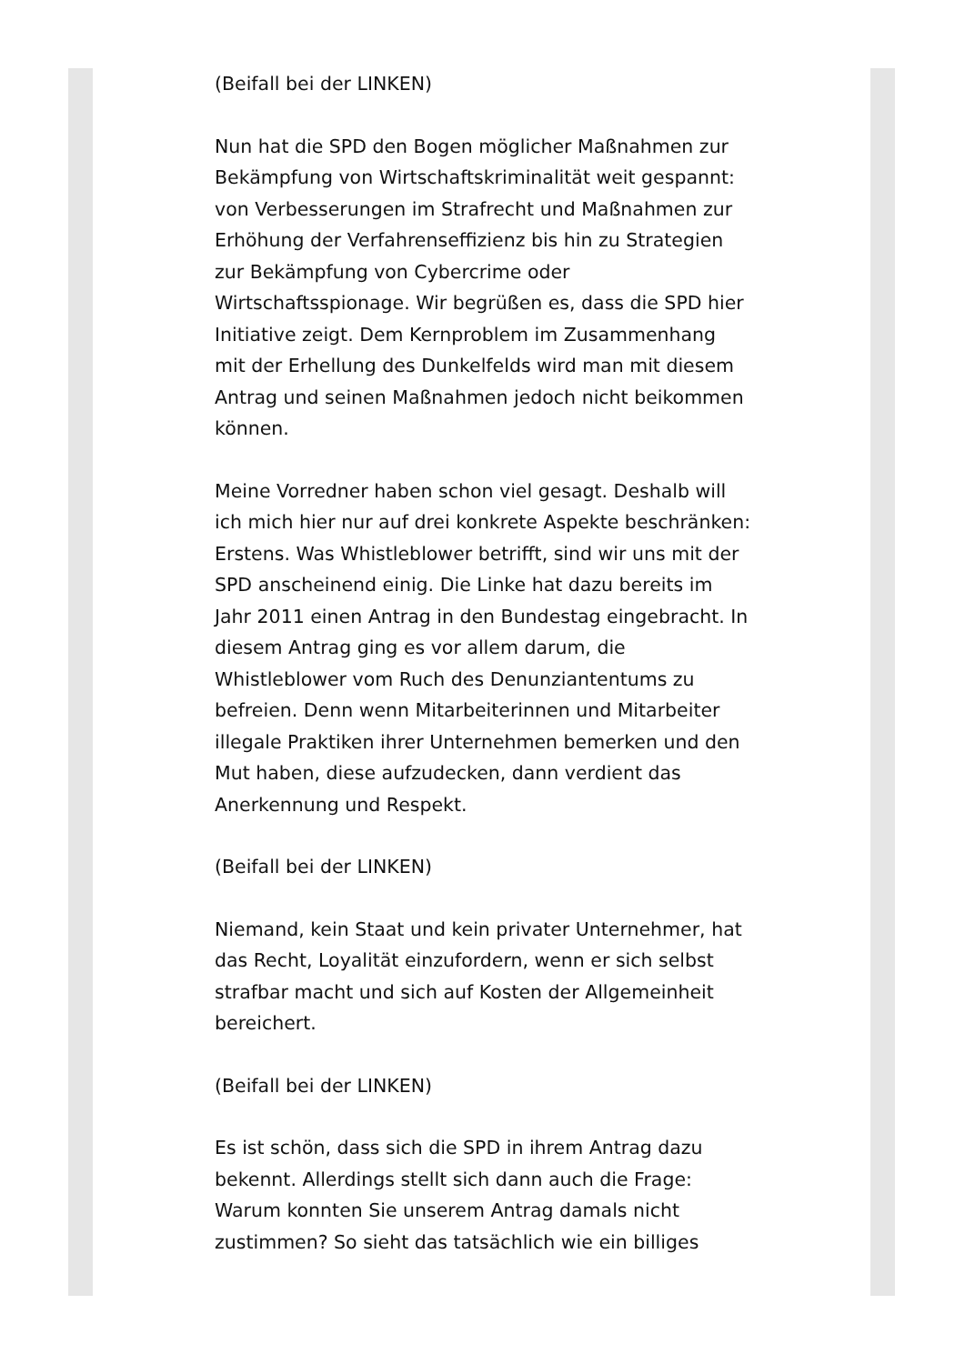(Beifall bei der LINKEN)
Nun hat die SPD den Bogen möglicher Maßnahmen zur Bekämpfung von Wirtschaftskriminalität weit gespannt: von Verbesserungen im Strafrecht und Maßnahmen zur Erhöhung der Verfahrenseffizienz bis hin zu Strategien zur Bekämpfung von Cybercrime oder Wirtschaftsspionage. Wir begrüßen es, dass die SPD hier Initiative zeigt. Dem Kernproblem im Zusammenhang mit der Erhellung des Dunkelfelds wird man mit diesem Antrag und seinen Maßnahmen jedoch nicht beikommen können.
Meine Vorredner haben schon viel gesagt. Deshalb will ich mich hier nur auf drei konkrete Aspekte beschränken: Erstens. Was Whistleblower betrifft, sind wir uns mit der SPD anscheinend einig. Die Linke hat dazu bereits im Jahr 2011 einen Antrag in den Bundestag eingebracht. In diesem Antrag ging es vor allem darum, die Whistleblower vom Ruch des Denunziantentums zu befreien. Denn wenn Mitarbeiterinnen und Mitarbeiter illegale Praktiken ihrer Unternehmen bemerken und den Mut haben, diese aufzudecken, dann verdient das Anerkennung und Respekt.
(Beifall bei der LINKEN)
Niemand, kein Staat und kein privater Unternehmer, hat das Recht, Loyalität einzufordern, wenn er sich selbst strafbar macht und sich auf Kosten der Allgemeinheit bereichert.
(Beifall bei der LINKEN)
Es ist schön, dass sich die SPD in ihrem Antrag dazu bekennt. Allerdings stellt sich dann auch die Frage: Warum konnten Sie unserem Antrag damals nicht zustimmen? So sieht das tatsächlich wie ein billiges